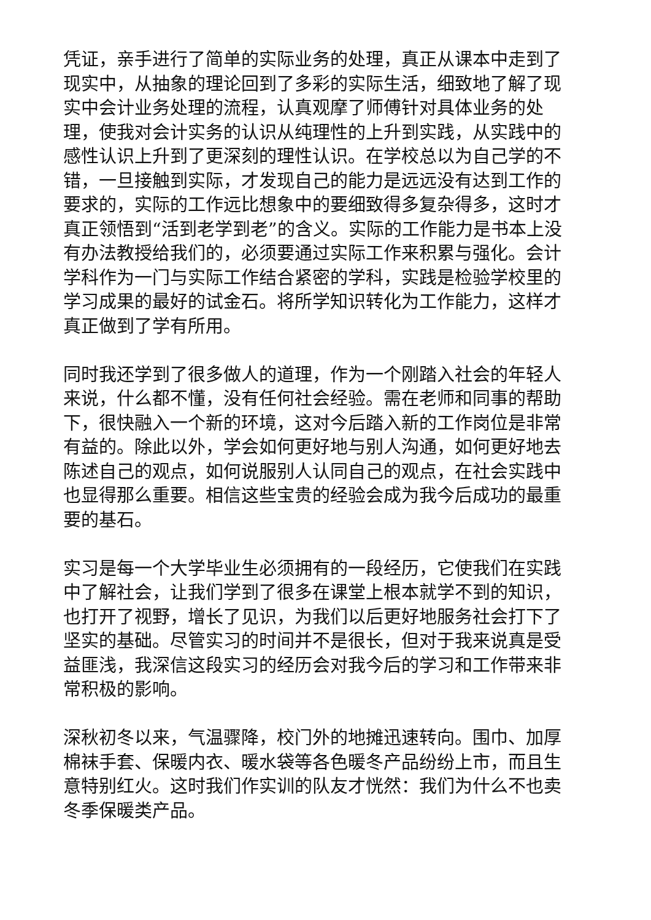凭证，亲手进行了简单的实际业务的处理，真正从课本中走到了现实中，从抽象的理论回到了多彩的实际生活，细致地了解了现实中会计业务处理的流程，认真观摩了师傅针对具体业务的处理，使我对会计实务的认识从纯理性的上升到实践，从实践中的感性认识上升到了更深刻的理性认识。在学校总以为自己学的不错，一旦接触到实际，才发现自己的能力是远远没有达到工作的要求的，实际的工作远比想象中的要细致得多复杂得多，这时才真正领悟到“活到老学到老”的含义。实际的工作能力是书本上没有办法教授给我们的，必须要通过实际工作来积累与强化。会计学科作为一门与实际工作结合紧密的学科，实践是检验学校里的学习成果的最好的试金石。将所学知识转化为工作能力，这样才真正做到了学有所用。
同时我还学到了很多做人的道理，作为一个刚踏入社会的年轻人来说，什么都不懂，没有任何社会经验。需在老师和同事的帮助下，很快融入一个新的环境，这对今后踏入新的工作岗位是非常有益的。除此以外，学会如何更好地与别人沟通，如何更好地去陈述自己的观点，如何说服别人认同自己的观点，在社会实践中也显得那么重要。相信这些宝贵的经验会成为我今后成功的最重要的基石。
实习是每一个大学毕业生必须拥有的一段经历，它使我们在实践中了解社会，让我们学到了很多在课堂上根本就学不到的知识，也打开了视野，增长了见识，为我们以后更好地服务社会打下了坚实的基础。尽管实习的时间并不是很长，但对于我来说真是受益匪浅，我深信这段实习的经历会对我今后的学习和工作带来非常积极的影响。
深秋初冬以来，气温骤降，校门外的地摊迅速转向。围巾、加厚棉袜手套、保暖内衣、暖水袋等各色暖冬产品纷纷上市，而且生意特别红火。这时我们作实训的队友才恍然：我们为什么不也卖冬季保暖类产品。